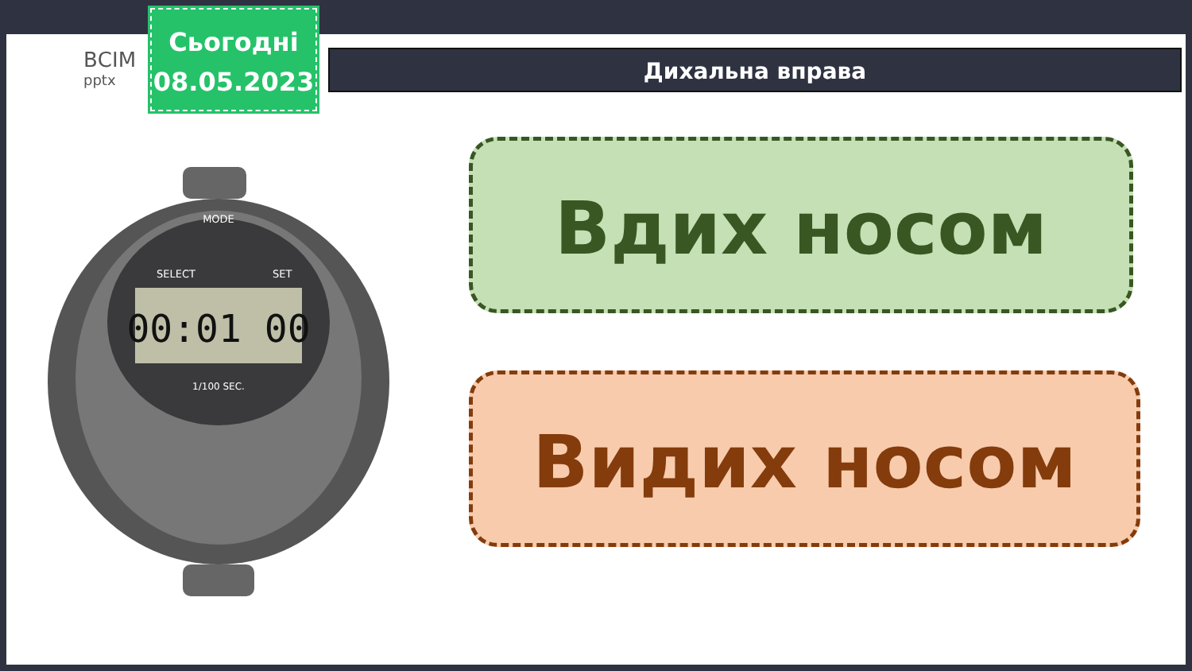ВСІМ
pptx
Сьогодні
08.05.2023
Дихальна вправа
00:01 00
MODE
SELECT
SET
1/100 SEC.
Вдих носом
Видих носом